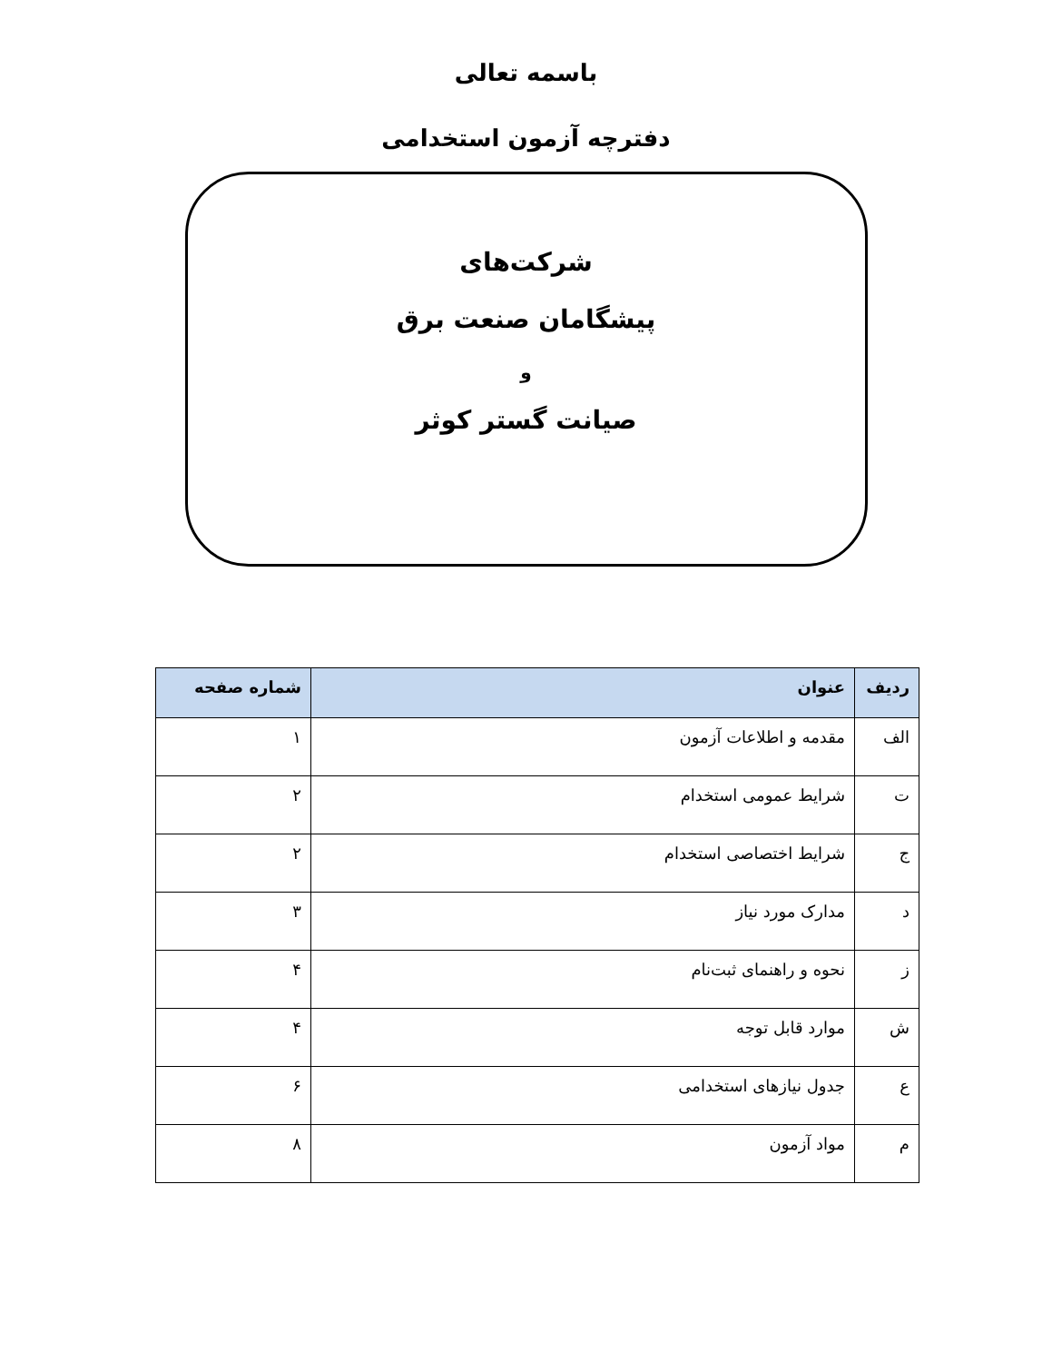باسمه تعالی
دفترچه آزمون استخدامی
شرکت‌های
پیشگامان صنعت برق
و
صیانت گستر کوثر
| ردیف | عنوان | شماره صفحه |
| --- | --- | --- |
| الف | مقدمه و اطلاعات آزمون | ۱ |
| ت | شرایط عمومی استخدام | ۲ |
| ج | شرایط اختصاصی استخدام | ۲ |
| د | مدارک مورد نیاز | ۳ |
| ز | نحوه و راهنمای ثبت‌نام | ۴ |
| ش | موارد قابل توجه | ۴ |
| ع | جدول نیازهای استخدامی | ۶ |
| م | مواد آزمون | ۸ |